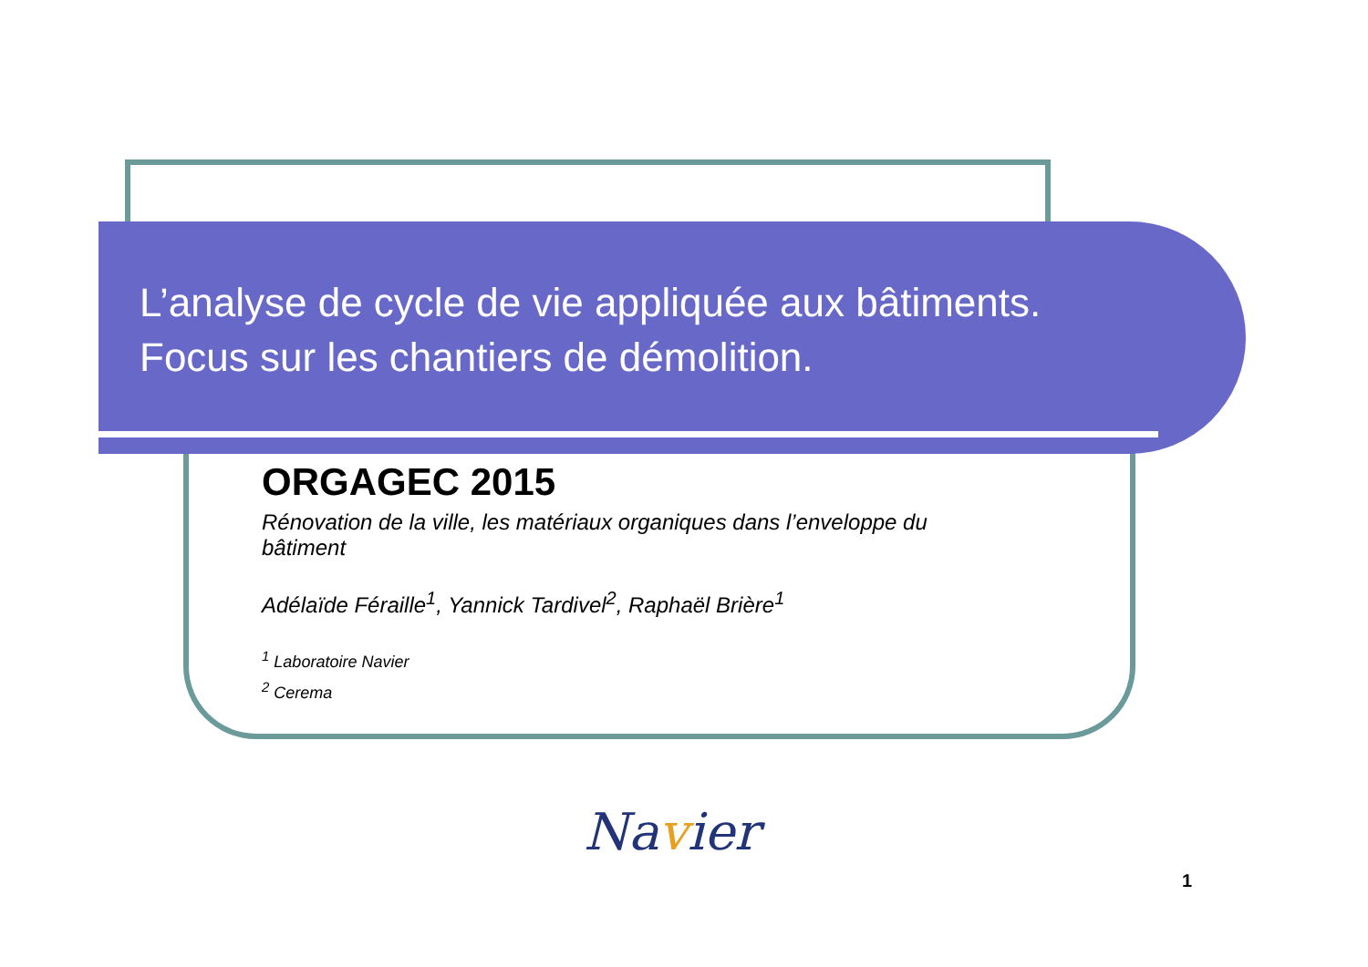L’analyse de cycle de vie appliquée aux bâtiments.
Focus sur les chantiers de démolition.
ORGAGEC 2015
Rénovation de la ville, les matériaux organiques dans l’enveloppe du bâtiment
Adélaïde Féraille<sup>1</sup>, Yannick Tardivel<sup>2</sup>, Raphaël Brière<sup>1</sup>
<sup>1</sup> Laboratoire Navier
<sup>2</sup> Cerema
Navier
1